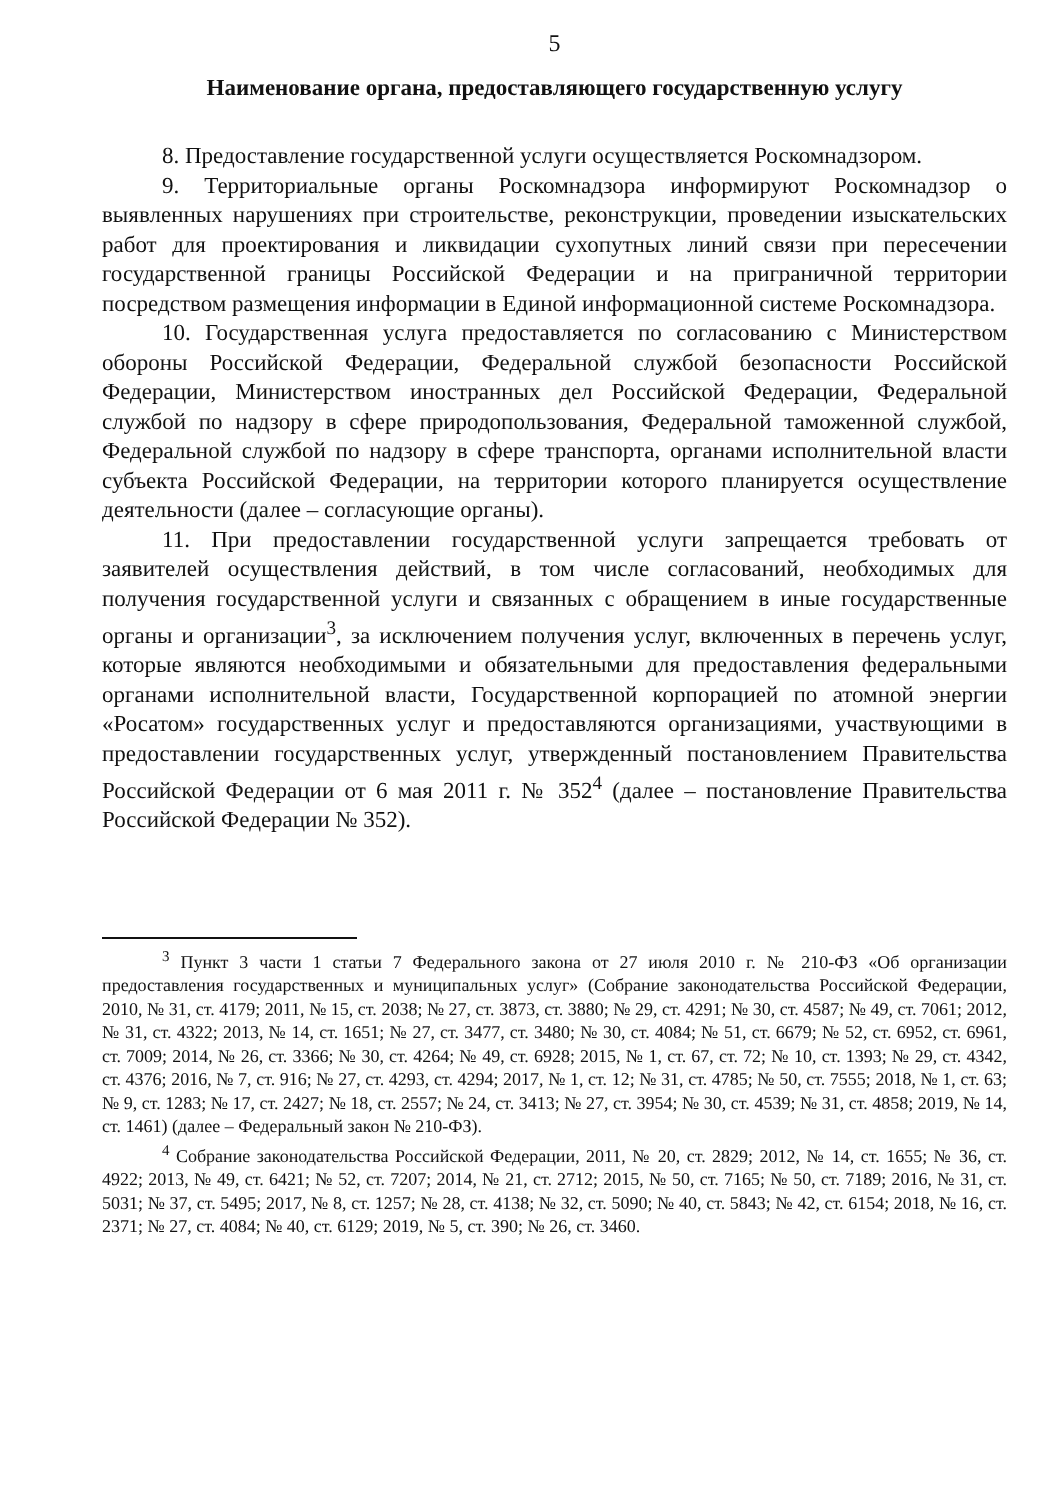5
Наименование органа, предоставляющего государственную услугу
8. Предоставление государственной услуги осуществляется Роскомнадзором.
9. Территориальные органы Роскомнадзора информируют Роскомнадзор о выявленных нарушениях при строительстве, реконструкции, проведении изыскательских работ для проектирования и ликвидации сухопутных линий связи при пересечении государственной границы Российской Федерации и на приграничной территории посредством размещения информации в Единой информационной системе Роскомнадзора.
10. Государственная услуга предоставляется по согласованию с Министерством обороны Российской Федерации, Федеральной службой безопасности Российской Федерации, Министерством иностранных дел Российской Федерации, Федеральной службой по надзору в сфере природопользования, Федеральной таможенной службой, Федеральной службой по надзору в сфере транспорта, органами исполнительной власти субъекта Российской Федерации, на территории которого планируется осуществление деятельности (далее – согласующие органы).
11. При предоставлении государственной услуги запрещается требовать от заявителей осуществления действий, в том числе согласований, необходимых для получения государственной услуги и связанных с обращением в иные государственные органы и организации<sup>3</sup>, за исключением получения услуг, включенных в перечень услуг, которые являются необходимыми и обязательными для предоставления федеральными органами исполнительной власти, Государственной корпорацией по атомной энергии «Росатом» государственных услуг и предоставляются организациями, участвующими в предоставлении государственных услуг, утвержденный постановлением Правительства Российской Федерации от 6 мая 2011 г. № 352<sup>4</sup> (далее – постановление Правительства Российской Федерации № 352).
<sup>3</sup> Пункт 3 части 1 статьи 7 Федерального закона от 27 июля 2010 г. № 210-ФЗ «Об организации предоставления государственных и муниципальных услуг» (Собрание законодательства Российской Федерации, 2010, № 31, ст. 4179; 2011, № 15, ст. 2038; № 27, ст. 3873, ст. 3880; № 29, ст. 4291; № 30, ст. 4587; № 49, ст. 7061; 2012, № 31, ст. 4322; 2013, № 14, ст. 1651; № 27, ст. 3477, ст. 3480; № 30, ст. 4084; № 51, ст. 6679; № 52, ст. 6952, ст. 6961, ст. 7009; 2014, № 26, ст. 3366; № 30, ст. 4264; № 49, ст. 6928; 2015, № 1, ст. 67, ст. 72; № 10, ст. 1393; № 29, ст. 4342, ст. 4376; 2016, № 7, ст. 916; № 27, ст. 4293, ст. 4294; 2017, № 1, ст. 12; № 31, ст. 4785; № 50, ст. 7555; 2018, № 1, ст. 63; № 9, ст. 1283; № 17, ст. 2427; № 18, ст. 2557; № 24, ст. 3413; № 27, ст. 3954; № 30, ст. 4539; № 31, ст. 4858; 2019, № 14, ст. 1461) (далее – Федеральный закон № 210-ФЗ).
<sup>4</sup> Собрание законодательства Российской Федерации, 2011, № 20, ст. 2829; 2012, № 14, ст. 1655; № 36, ст. 4922; 2013, № 49, ст. 6421; № 52, ст. 7207; 2014, № 21, ст. 2712; 2015, № 50, ст. 7165; № 50, ст. 7189; 2016, № 31, ст. 5031; № 37, ст. 5495; 2017, № 8, ст. 1257; № 28, ст. 4138; № 32, ст. 5090; № 40, ст. 5843; № 42, ст. 6154; 2018, № 16, ст. 2371; № 27, ст. 4084; № 40, ст. 6129; 2019, № 5, ст. 390; № 26, ст. 3460.